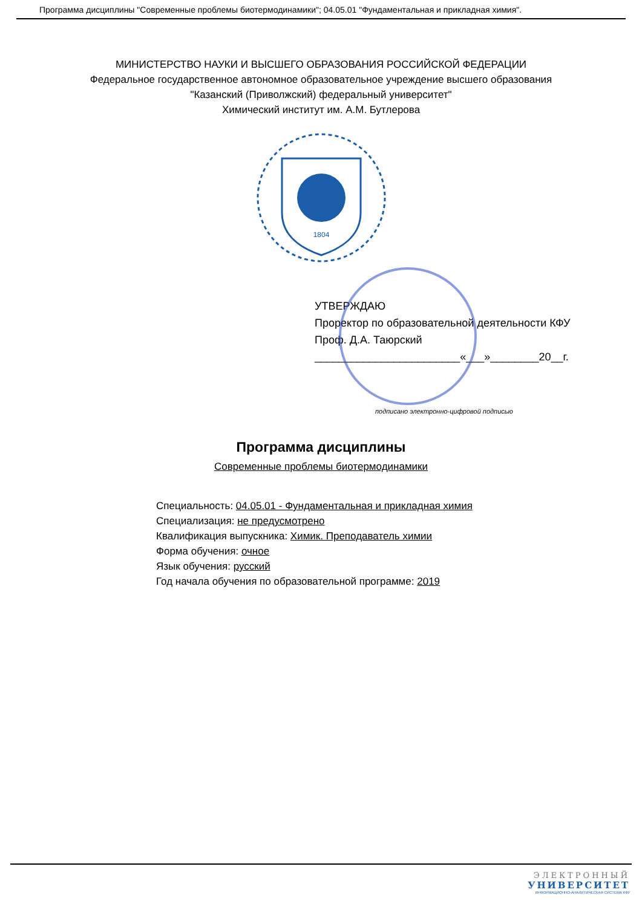Программа дисциплины "Современные проблемы биотермодинамики"; 04.05.01 "Фундаментальная и прикладная химия".
МИНИСТЕРСТВО НАУКИ И ВЫСШЕГО ОБРАЗОВАНИЯ РОССИЙСКОЙ ФЕДЕРАЦИИ
Федеральное государственное автономное образовательное учреждение высшего образования
"Казанский (Приволжский) федеральный университет"
Химический институт им. А.М. Бутлерова
1804
УТВЕРЖДАЮ
Проректор по образовательной деятельности КФУ
Проф. Д.А. Таюрский
________________________«___»________20__г.
подписано электронно-цифровой подписью
Программа дисциплины
Современные проблемы биотермодинамики
Специальность: 04.05.01 - Фундаментальная и прикладная химия
Специализация: не предусмотрено
Квалификация выпускника: Химик. Преподаватель химии
Форма обучения: очное
Язык обучения: русский
Год начала обучения по образовательной программе: 2019
ЭЛЕКТРОННЫЙ
УНИВЕРСИТЕТ
ИНФОРМАЦИОННО-АНАЛИТИЧЕСКАЯ СИСТЕМА КФУ